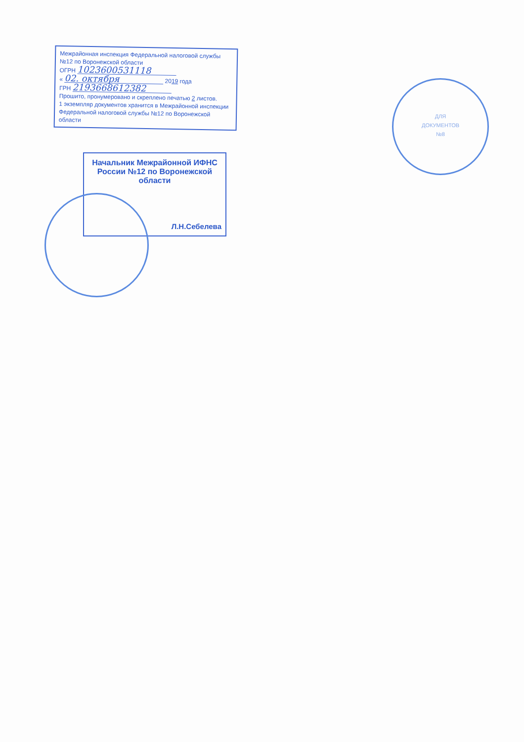Межрайонная инспекция Федеральной налоговой службы
№12 по Воронежской области
ОГРН 1023600531118
« 02. октября 2019 года
ГРН 2193668612382
Прошито, пронумеровано и скреплено печатью 2 листов.
1 экземпляр документов хранится в Межрайонной инспекции Федеральной налоговой службы №12 по Воронежской области
Начальник Межрайонной ИФНС
России №12 по Воронежской
области
Л.Н.Себелева
ДЛЯ
ДОКУМЕНТОВ
№8